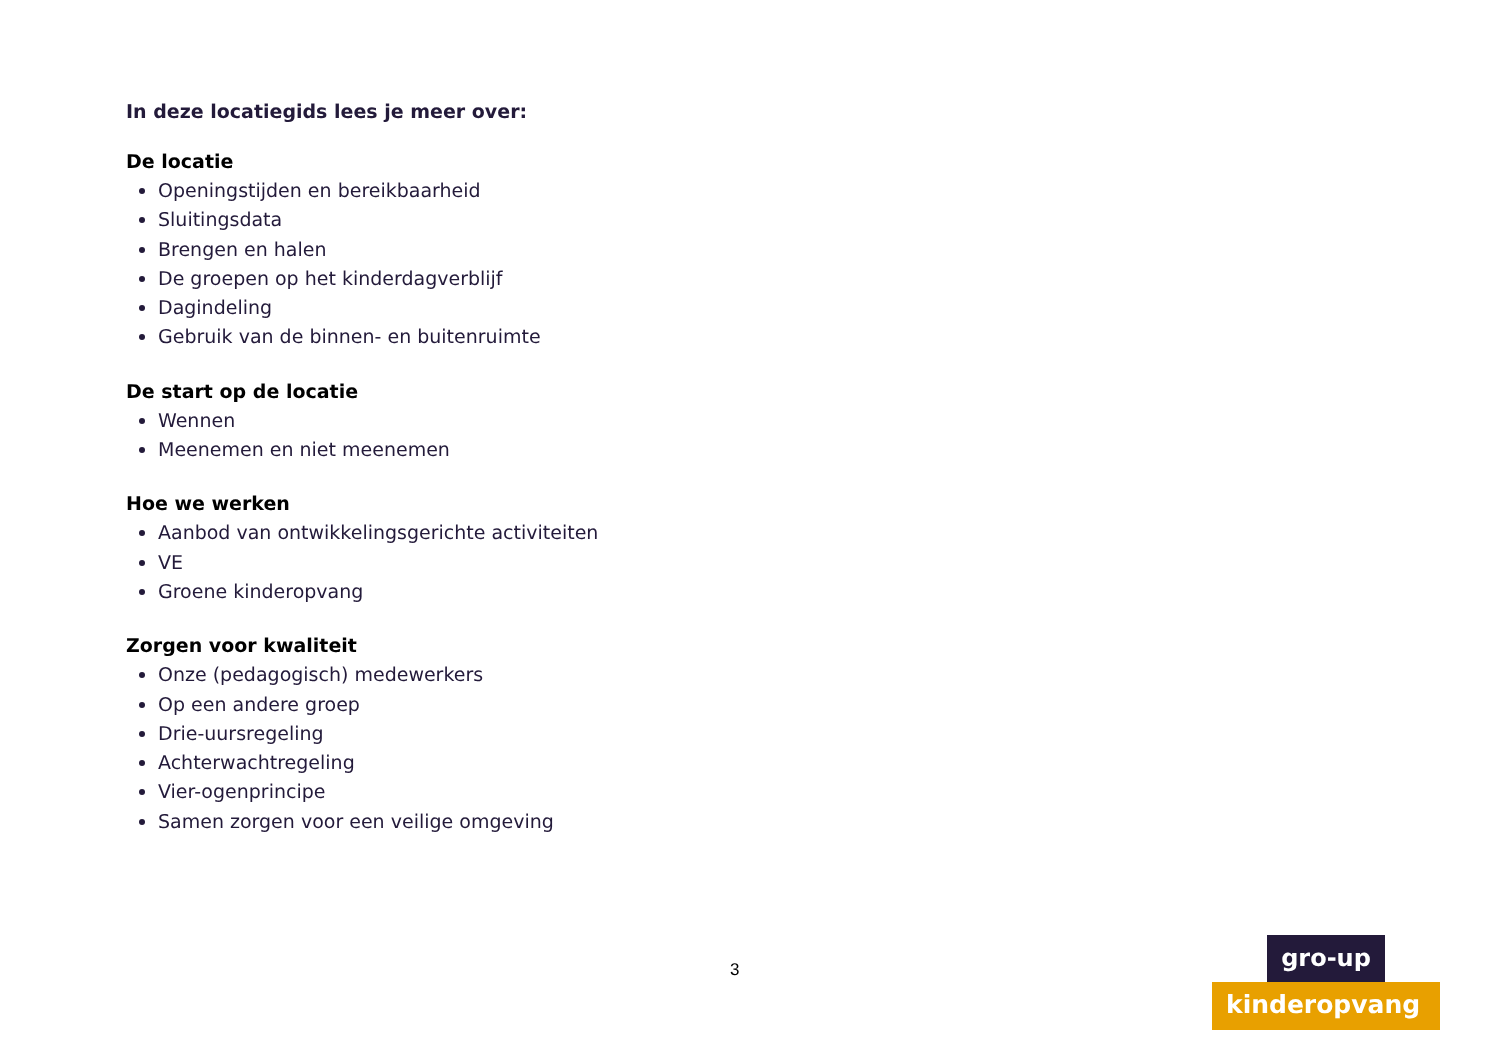In deze locatiegids lees je meer over:
De locatie
Openingstijden en bereikbaarheid
Sluitingsdata
Brengen en halen
De groepen op het kinderdagverblijf
Dagindeling
Gebruik van de binnen- en buitenruimte
De start op de locatie
Wennen
Meenemen en niet meenemen
Hoe we werken
Aanbod van ontwikkelingsgerichte activiteiten
VE
Groene kinderopvang
Zorgen voor kwaliteit
Onze (pedagogisch) medewerkers
Op een andere groep
Drie-uursregeling
Achterwachtregeling
Vier-ogenprincipe
Samen zorgen voor een veilige omgeving
3
gro-up
kinderopvang